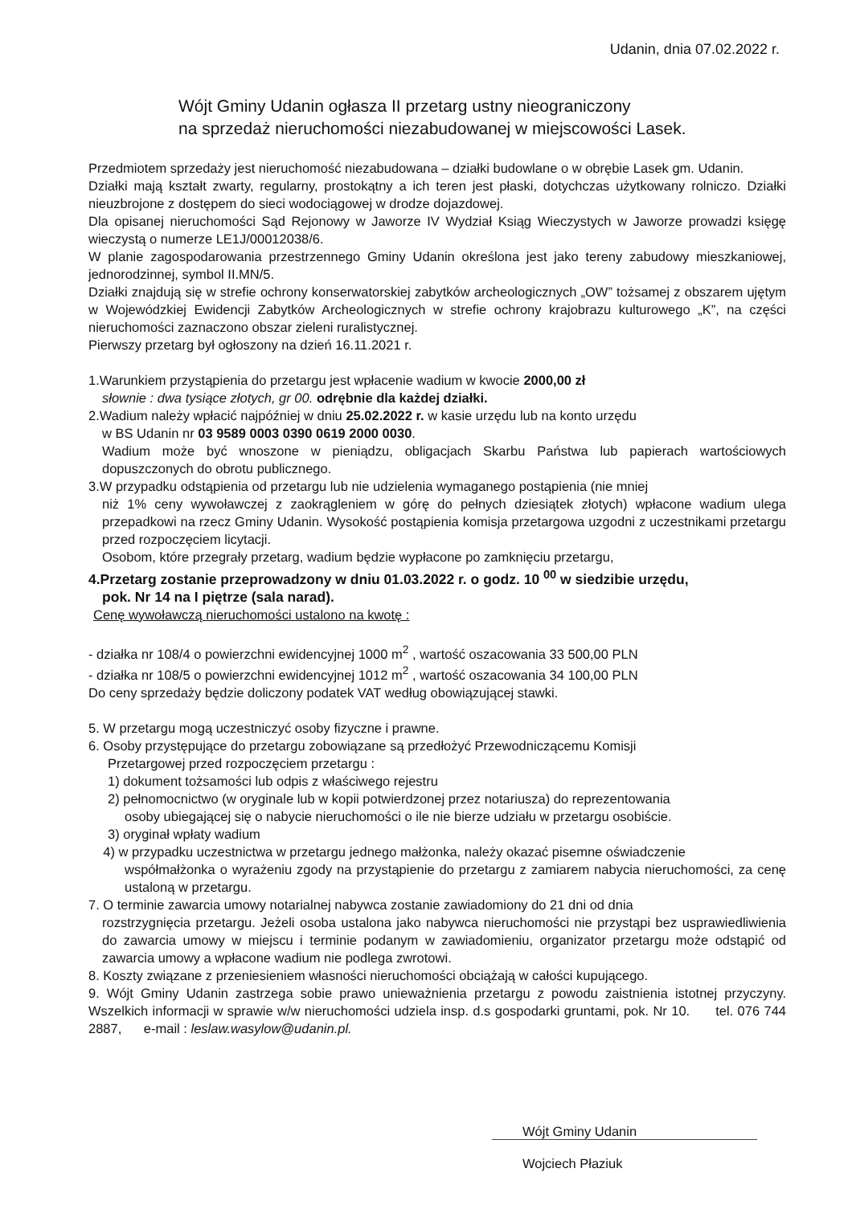Udanin, dnia 07.02.2022 r.
Wójt Gminy Udanin ogłasza II przetarg ustny nieograniczony
na sprzedaż nieruchomości niezabudowanej w miejscowości Lasek.
Przedmiotem sprzedaży jest nieruchomość niezabudowana – działki budowlane o w obrębie Lasek gm. Udanin.
Działki mają kształt zwarty, regularny, prostokątny a ich teren jest płaski, dotychczas użytkowany rolniczo. Działki nieuzbrojone z dostępem do sieci wodociągowej w drodze dojazdowej.
Dla opisanej nieruchomości Sąd Rejonowy w Jaworze IV Wydział Ksiąg Wieczystych w Jaworze prowadzi księgę wieczystą o numerze LE1J/00012038/6.
W planie zagospodarowania przestrzennego Gminy Udanin określona jest jako tereny zabudowy mieszkaniowej, jednorodzinnej, symbol II.MN/5.
Działki znajdują się w strefie ochrony konserwatorskiej zabytków archeologicznych „OW” tożsamej z obszarem ujętym w Wojewódzkiej Ewidencji Zabytków Archeologicznych w strefie ochrony krajobrazu kulturowego „K”, na części nieruchomości zaznaczono obszar zieleni ruralistycznej.
Pierwszy przetarg był ogłoszony na dzień 16.11.2021 r.
1.Warunkiem przystąpienia do przetargu jest wpłacenie wadium w kwocie 2000,00 zł
słownie : dwa tysiące złotych, gr 00. odrębnie dla każdej działki.
2.Wadium należy wpłacić najpóźniej w dniu 25.02.2022 r. w kasie urzędu lub na konto urzędu
w BS Udanin nr 03 9589 0003 0390 0619 2000 0030.
Wadium może być wnoszone w pieniądzu, obligacjach Skarbu Państwa lub papierach wartościowych dopuszczonych do obrotu publicznego.
3.W przypadku odstąpienia od przetargu lub nie udzielenia wymaganego postąpienia (nie mniej
niż 1% ceny wywoławczej z zaokrągleniem w górę do pełnych dziesiątek złotych) wpłacone wadium ulega przepadkowi na rzecz Gminy Udanin. Wysokość postąpienia komisja przetargowa uzgodni z uczestnikami przetargu przed rozpoczęciem licytacji.
Osobom, które przegrały przetarg, wadium będzie wypłacone po zamknięciu przetargu,
4.Przetarg zostanie przeprowadzony w dniu 01.03.2022 r. o godz. 10 <sup>00</sup> w siedzibie urzędu,
pok. Nr 14 na I piętrze (sala narad).
Cenę wywoławczą nieruchomości ustalono na kwotę :
- działka nr 108/4 o powierzchni ewidencyjnej 1000 m<sup>2</sup> , wartość oszacowania 33 500,00 PLN
- działka nr 108/5 o powierzchni ewidencyjnej 1012 m<sup>2</sup> , wartość oszacowania 34 100,00 PLN
Do ceny sprzedaży będzie doliczony podatek VAT według obowiązującej stawki.
5. W przetargu mogą uczestniczyć osoby fizyczne i prawne.
6. Osoby przystępujące do przetargu zobowiązane są przedłożyć Przewodniczącemu Komisji
Przetargowej przed rozpoczęciem przetargu :
1) dokument tożsamości lub odpis z właściwego rejestru
2) pełnomocnictwo (w oryginale lub w kopii potwierdzonej przez notariusza) do reprezentowania
osoby ubiegającej się o nabycie nieruchomości o ile nie bierze udziału w przetargu osobiście.
3) oryginał wpłaty wadium
4) w przypadku uczestnictwa w przetargu jednego małżonka, należy okazać pisemne oświadczenie
współmałżonka o wyrażeniu zgody na przystąpienie do przetargu z zamiarem nabycia nieruchomości, za cenę ustaloną w przetargu.
7. O terminie zawarcia umowy notarialnej nabywca zostanie zawiadomiony do 21 dni od dnia
rozstrzygnięcia przetargu. Jeżeli osoba ustalona jako nabywca nieruchomości nie przystąpi bez usprawiedliwienia do zawarcia umowy w miejscu i terminie podanym w zawiadomieniu, organizator przetargu może odstąpić od zawarcia umowy a wpłacone wadium nie podlega zwrotowi.
8. Koszty związane z przeniesieniem własności nieruchomości obciążają w całości kupującego.
9. Wójt Gminy Udanin zastrzega sobie prawo unieważnienia przetargu z powodu zaistnienia istotnej przyczyny. Wszelkich informacji w sprawie w/w nieruchomości udziela insp. d.s gospodarki gruntami, pok. Nr 10. tel. 076 744 2887, e-mail : leslaw.wasylow@udanin.pl.
Wójt Gminy Udanin
Wojciech Płaziuk